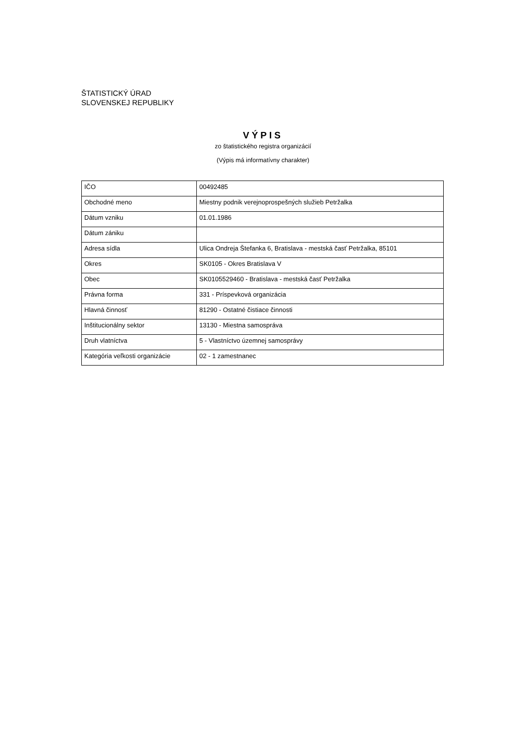ŠTATISTICKÝ ÚRAD
SLOVENSKEJ REPUBLIKY
VÝPIS
zo štatistického registra organizácií
(Výpis má informatívny charakter)
| IČO | 00492485 |
| Obchodné meno | Miestny podnik verejnoprospešných služieb Petržalka |
| Dátum vzniku | 01.01.1986 |
| Dátum zániku | |
| Adresa sídla | Ulica Ondreja Štefanka 6, Bratislava - mestská časť Petržalka, 85101 |
| Okres | SK0105 - Okres Bratislava V |
| Obec | SK0105529460 - Bratislava - mestská časť Petržalka |
| Právna forma | 331 - Príspevková organizácia |
| Hlavná činnosť | 81290 - Ostatné čistiace činnosti |
| Inštitucionálny sektor | 13130 - Miestna samospráva |
| Druh vlatníctva | 5 - Vlastníctvo územnej samosprávy |
| Kategória veľkosti organizácie | 02 - 1 zamestnanec |